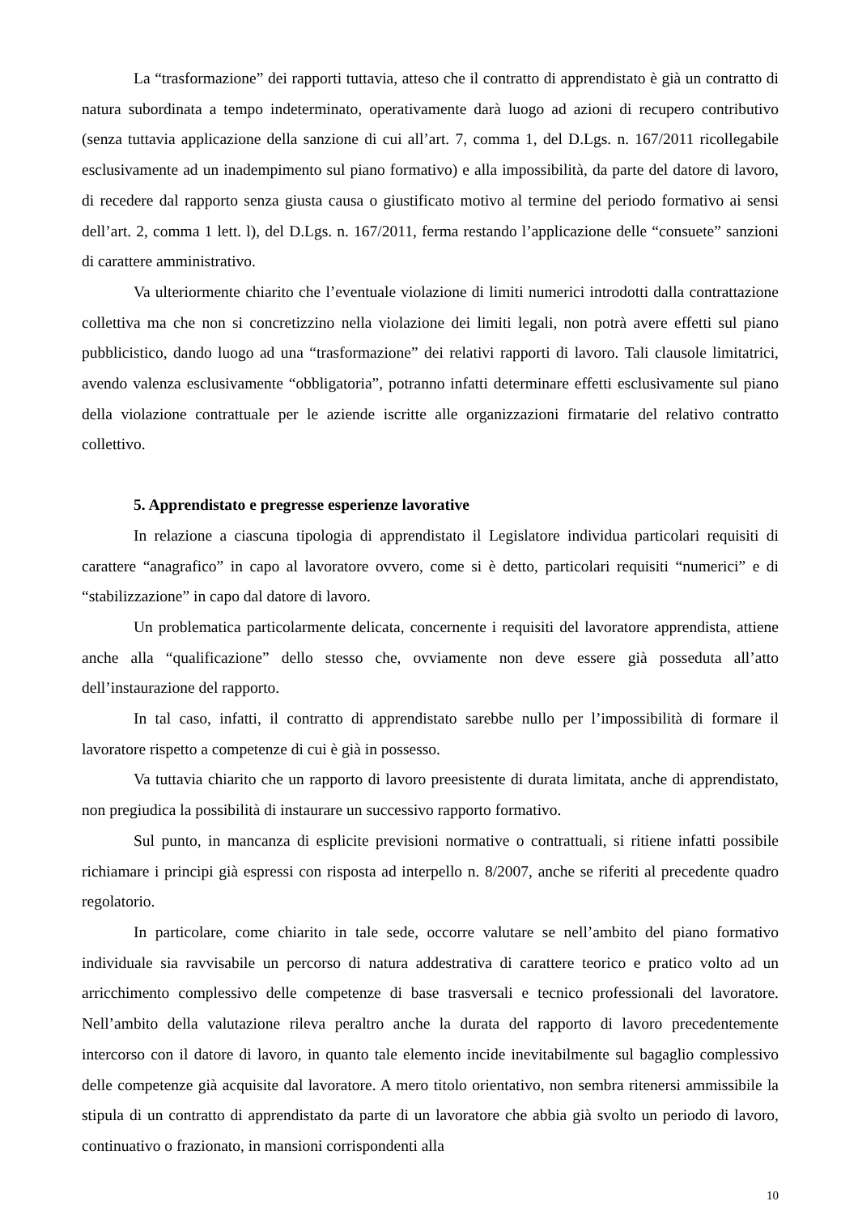La “trasformazione” dei rapporti tuttavia, atteso che il contratto di apprendistato è già un contratto di natura subordinata a tempo indeterminato, operativamente darà luogo ad azioni di recupero contributivo (senza tuttavia applicazione della sanzione di cui all’art. 7, comma 1, del D.Lgs. n. 167/2011 ricollegabile esclusivamente ad un inadempimento sul piano formativo) e alla impossibilità, da parte del datore di lavoro, di recedere dal rapporto senza giusta causa o giustificato motivo al termine del periodo formativo ai sensi dell’art. 2, comma 1 lett. l), del D.Lgs. n. 167/2011, ferma restando l’applicazione delle “consuete” sanzioni di carattere amministrativo.
Va ulteriormente chiarito che l’eventuale violazione di limiti numerici introdotti dalla contrattazione collettiva ma che non si concretizzino nella violazione dei limiti legali, non potrà avere effetti sul piano pubblicistico, dando luogo ad una “trasformazione” dei relativi rapporti di lavoro. Tali clausole limitatrici, avendo valenza esclusivamente “obbligatoria”, potranno infatti determinare effetti esclusivamente sul piano della violazione contrattuale per le aziende iscritte alle organizzazioni firmatarie del relativo contratto collettivo.
5. Apprendistato e pregresse esperienze lavorative
In relazione a ciascuna tipologia di apprendistato il Legislatore individua particolari requisiti di carattere “anagrafico” in capo al lavoratore ovvero, come si è detto, particolari requisiti “numerici” e di “stabilizzazione” in capo dal datore di lavoro.
Un problematica particolarmente delicata, concernente i requisiti del lavoratore apprendista, attiene anche alla “qualificazione” dello stesso che, ovviamente non deve essere già posseduta all’atto dell’instaurazione del rapporto.
In tal caso, infatti, il contratto di apprendistato sarebbe nullo per l’impossibilità di formare il lavoratore rispetto a competenze di cui è già in possesso.
Va tuttavia chiarito che un rapporto di lavoro preesistente di durata limitata, anche di apprendistato, non pregiudica la possibilità di instaurare un successivo rapporto formativo.
Sul punto, in mancanza di esplicite previsioni normative o contrattuali, si ritiene infatti possibile richiamare i principi già espressi con risposta ad interpello n. 8/2007, anche se riferiti al precedente quadro regolatorio.
In particolare, come chiarito in tale sede, occorre valutare se nell’ambito del piano formativo individuale sia ravvisabile un percorso di natura addestrativa di carattere teorico e pratico volto ad un arricchimento complessivo delle competenze di base trasversali e tecnico professionali del lavoratore. Nell’ambito della valutazione rileva peraltro anche la durata del rapporto di lavoro precedentemente intercorso con il datore di lavoro, in quanto tale elemento incide inevitabilmente sul bagaglio complessivo delle competenze già acquisite dal lavoratore. A mero titolo orientativo, non sembra ritenersi ammissibile la stipula di un contratto di apprendistato da parte di un lavoratore che abbia già svolto un periodo di lavoro, continuativo o frazionato, in mansioni corrispondenti alla
10